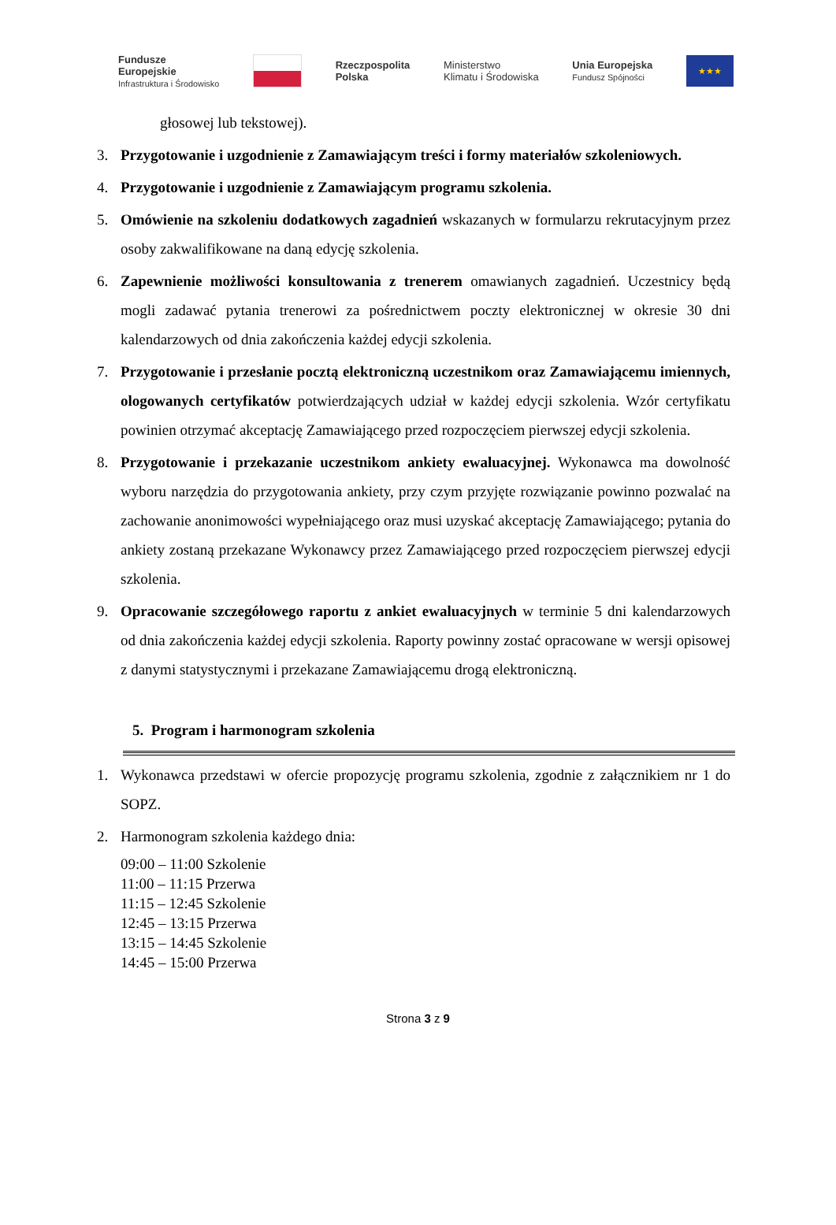Fundusze
Europejskie
Infrastruktura i Środowisko
Rzeczpospolita
Polska
Ministerstwo
Klimatu i Środowiska
Unia Europejska
Fundusz Spójności
★★★
głosowej lub tekstowej).
3. Przygotowanie i uzgodnienie z Zamawiającym treści i formy materiałów szkoleniowych.
4. Przygotowanie i uzgodnienie z Zamawiającym programu szkolenia.
5. Omówienie na szkoleniu dodatkowych zagadnień wskazanych w formularzu rekrutacyjnym przez osoby zakwalifikowane na daną edycję szkolenia.
6. Zapewnienie możliwości konsultowania z trenerem omawianych zagadnień. Uczestnicy będą mogli zadawać pytania trenerowi za pośrednictwem poczty elektronicznej w okresie 30 dni kalendarzowych od dnia zakończenia każdej edycji szkolenia.
7. Przygotowanie i przesłanie pocztą elektroniczną uczestnikom oraz Zamawiającemu imiennych, ologowanych certyfikatów potwierdzających udział w każdej edycji szkolenia. Wzór certyfikatu powinien otrzymać akceptację Zamawiającego przed rozpoczęciem pierwszej edycji szkolenia.
8. Przygotowanie i przekazanie uczestnikom ankiety ewaluacyjnej. Wykonawca ma dowolność wyboru narzędzia do przygotowania ankiety, przy czym przyjęte rozwiązanie powinno pozwalać na zachowanie anonimowości wypełniającego oraz musi uzyskać akceptację Zamawiającego; pytania do ankiety zostaną przekazane Wykonawcy przez Zamawiającego przed rozpoczęciem pierwszej edycji szkolenia.
9. Opracowanie szczegółowego raportu z ankiet ewaluacyjnych w terminie 5 dni kalendarzowych od dnia zakończenia każdej edycji szkolenia. Raporty powinny zostać opracowane w wersji opisowej z danymi statystycznymi i przekazane Zamawiającemu drogą elektroniczną.
5. Program i harmonogram szkolenia
1. Wykonawca przedstawi w ofercie propozycję programu szkolenia, zgodnie z załącznikiem nr 1 do SOPZ.
2. Harmonogram szkolenia każdego dnia:
09:00 – 11:00 Szkolenie
11:00 – 11:15 Przerwa
11:15 – 12:45 Szkolenie
12:45 – 13:15 Przerwa
13:15 – 14:45 Szkolenie
14:45 – 15:00 Przerwa
Strona 3 z 9